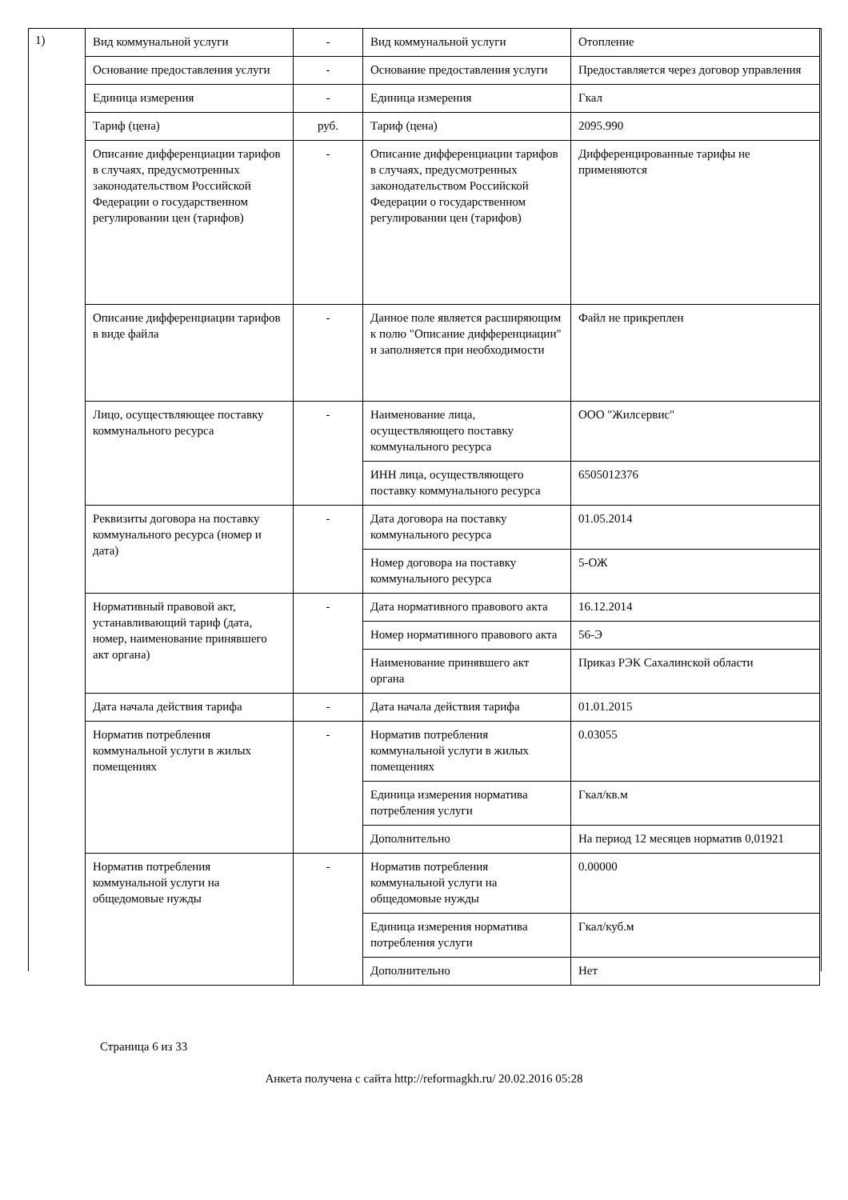1)
| Вид коммунальной услуги | - | Вид коммунальной услуги | Отопление |
| Основание предоставления услуги | - | Основание предоставления услуги | Предоставляется через договор управления |
| Единица измерения | - | Единица измерения | Гкал |
| Тариф (цена) | руб. | Тариф (цена) | 2095.990 |
| Описание дифференциации тарифов в случаях, предусмотренных законодательством Российской Федерации о государственном регулировании цен (тарифов) | - | Описание дифференциации тарифов в случаях, предусмотренных законодательством Российской Федерации о государственном регулировании цен (тарифов) | Дифференцированные тарифы не применяются |
| Описание дифференциации тарифов в виде файла | - | Данное поле является расширяющим к полю "Описание дифференциации" и заполняется при необходимости | Файл не прикреплен |
| Лицо, осуществляющее поставку коммунального ресурса | - | Наименование лица, осуществляющего поставку коммунального ресурса | ООО "Жилсервис" |
| | | ИНН лица, осуществляющего поставку коммунального ресурса | 6505012376 |
| Реквизиты договора на поставку коммунального ресурса (номер и дата) | - | Дата договора на поставку коммунального ресурса | 01.05.2014 |
| | | Номер договора на поставку коммунального ресурса | 5-ОЖ |
| Нормативный правовой акт, устанавливающий тариф (дата, номер, наименование принявшего акт органа) | - | Дата нормативного правового акта | 16.12.2014 |
| | | Номер нормативного правового акта | 56-Э |
| | | Наименование принявшего акт органа | Приказ РЭК Сахалинской области |
| Дата начала действия тарифа | - | Дата начала действия тарифа | 01.01.2015 |
| Норматив потребления коммунальной услуги в жилых помещениях | - | Норматив потребления коммунальной услуги в жилых помещениях | 0.03055 |
| | | Единица измерения норматива потребления услуги | Гкал/кв.м |
| | | Дополнительно | На период 12 месяцев норматив 0,01921 |
| Норматив потребления коммунальной услуги на общедомовые нужды | - | Норматив потребления коммунальной услуги на общедомовые нужды | 0.00000 |
| | | Единица измерения норматива потребления услуги | Гкал/куб.м |
| | | Дополнительно | Нет |
Страница 6 из 33
Анкета получена с сайта http://reformagkh.ru/ 20.02.2016 05:28